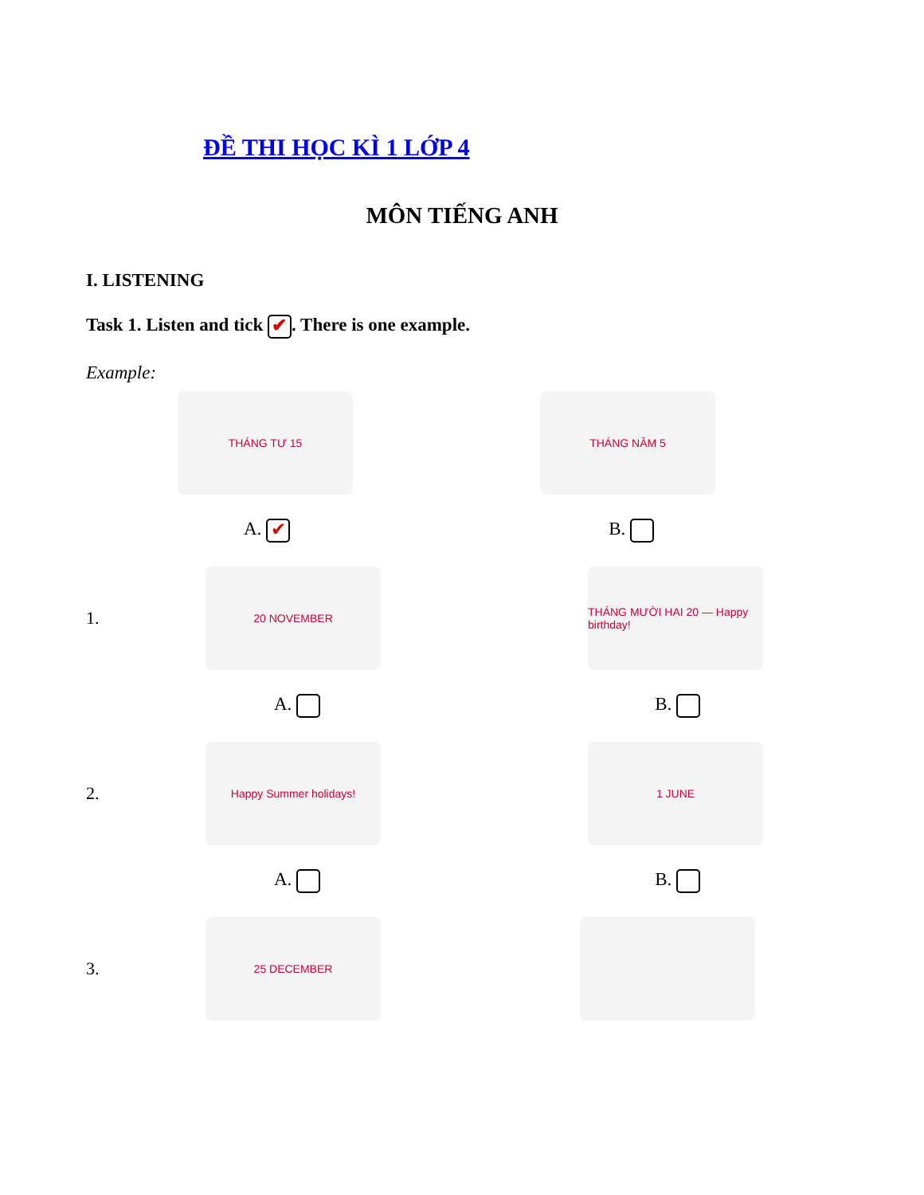ĐỀ THI HỌC KÌ 1 LỚP 4
MÔN TIẾNG ANH
I. LISTENING
Task 1. Listen and tick ✔. There is one example.
Example:
THÁNG TƯ 15 THÁNG NĂM 5
A. ✔ B.
1.
20 NOVEMBER
THÁNG MƯỜI HAI 20 — Happy birthday!
A. B.
2.
Happy Summer holidays! 1 JUNE
A. B.
3.
25 DECEMBER